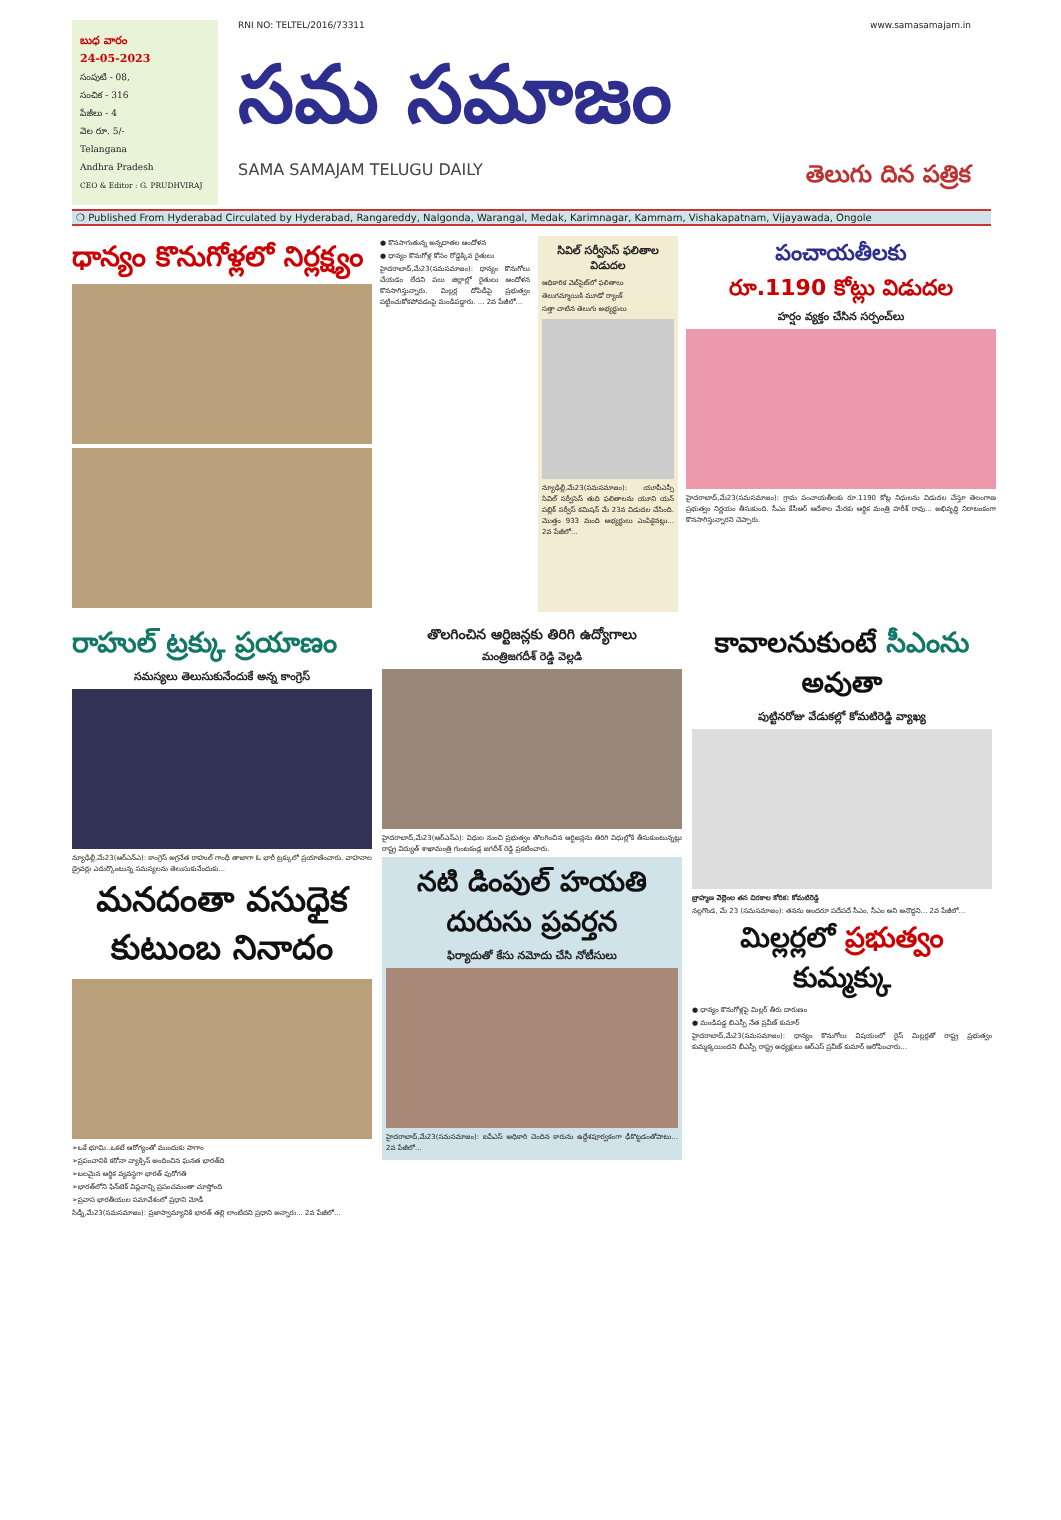బుధ వారం
24-05-2023
సంపుటి - 08,
సంచిక - 316
పేజీలు - 4
వెల రూ. 5/-
Telangana
Andhra Pradesh
CEO & Editor : G. PRUDHVIRAJ
RNI NO: TELTEL/2016/73311 www.samasamajam.in
సమ సమాజం
SAMA SAMAJAM TELUGU DAILY తెలుగు దిన పత్రిక
❍ Published From Hyderabad Circulated by Hyderabad, Rangareddy, Nalgonda, Warangal, Medak, Karimnagar, Kammam, Vishakapatnam, Vijayawada, Ongole
ధాన్యం కొనుగోళ్లలో నిర్లక్ష్యం
● కొనసాగుతున్న అన్నదాతల ఆందోళన
● ధాన్యం కొనుగోళ్ల కోసం రోడ్డెక్కిన రైతులు
హైదరాబాద్,మే23(సమసమాజం): ధాన్యం కొనుగోలు చేయడం లేదని పలు జిల్లాల్లో రైతులు ఆందోళన కొనసాగిస్తున్నారు. మిల్లర్ల దోపిడీపై ప్రభుత్వం పట్టించుకోకపోవడంపై మండిపడ్డారు. ... 2వ పేజీలో...
సివిల్ సర్వీసెస్ ఫలితాల విడుదల
ఆధికారిక వెబ్‌సైట్‌లో ఫలితాలు
తెలుగమ్మాయికి మూడో ర్యాంక్
సత్తా చాటిన తెలుగు అభ్యర్థులు
న్యూఢిల్లీ,మే23(సమసమాజం): యూపీఎస్సీ సివిల్ సర్వీసెస్ తుది ఫలితాలను యూని యన్ పబ్లిక్ సర్వీస్ కమిషన్ మే 23న విడుదల చేసింది. మొత్తం 933 మంది అభ్యర్థులు ఎంపికైనట్లు... 2వ పేజీలో...
పంచాయతీలకు
రూ.1190 కోట్లు విడుదల
హర్షం వ్యక్తం చేసిన సర్పంచ్‌లు
హైదరాబాద్,మే23(సమసమాజం): గ్రామ పంచాయతీలకు రూ.1190 కోట్ల నిధులను విడుదల చేస్తూ తెలంగాణ ప్రభుత్వం నిర్ణయం తీసుకుంది. సీఎం కేసీఆర్ ఆదేశాల మేరకు ఆర్థిక మంత్రి హరీశ్ రావు... అభివృద్ధి నిరాటంకంగా కొనసాగిస్తున్నారని చెప్పారు.
రాహుల్ ట్రక్కు ప్రయాణం
సమస్యలు తెలుసుకునేందుకే అన్న కాంగ్రెస్
న్యూఢిల్లీ,మే23(ఆర్ఎన్ఎ): కాంగ్రెస్ అగ్రనేత రాహుల్ గాంధీ తాజాగా ఓ భారీ ట్రక్కులో ప్రయాణించారు. వాహనాల డ్రైవర్లు ఎదుర్కొంటున్న సమస్యలను తెలుసుకునేందుకు...
మనదంతా వసుధైక కుటుంబ నినాదం
➢ఒకే భూమి..ఒకటే ఆరోగ్యంతో ముందుకు సాగాం
➢ప్రపంచానికి కరోనా వ్యాక్సిన్ అందించిన ఘనత భారత్‌ది
➢బలమైన ఆర్థిక వ్యవస్థగా భారత్ పురోగతి
➢భారత్‌లోని ఫిన్‌టెక్ విప్లవాన్ని ప్రపంచమంతా చూస్తోంది
➢ప్రవాస భారతీయుల సమావేశంలో ప్రధాని మోడీ
సిడ్నీ,మే23(సమసమాజం): ప్రజాస్వామ్యానికి భారత్ తల్లి లాంటిదని ప్రధాని అన్నారు... 2వ పేజీలో...
తొలగించిన ఆర్టిజన్లకు తిరిగి ఉద్యోగాలు
మంత్రిజగదీశ్ రెడ్డి వెల్లడి
హైదరాబాద్,మే23(ఆర్ఎన్ఎ): విధుల నుంచి ప్రభుత్వం తొలగించిన ఆర్టిజన్లను తిరిగి విధుల్లోకి తీసుకుంటున్నట్లు రాష్ట్ర విద్యుత్ శాఖామంత్రి గుంటకండ్ల జగదీశ్ రెడ్డి ప్రకటించారు.
నటి డింపుల్ హయతి దురుసు ప్రవర్తన
ఫిర్యాదుతో కేసు నమోదు చేసి నోటీసులు
హైదరాబాద్,మే23(సమసమాజం): ఐపీఎస్ అధికారి చెందిన కారును ఉద్దేశపూర్వకంగా ఢీకొట్టడంతోపాటు... 2వ పేజీలో...
కావాలనుకుంటే సీఎంను అవుతా
పుట్టినరోజు వేడుకల్లో కోమటిరెడ్డి వ్యాఖ్య
బ్రాహ్మణ వెల్లెంల తన చిరకాల కోరిక: కోమటిరెడ్డి
నల్లగొండ, మే 23 (సమసమాజం): తనను అందరూ పదేపదే సీఎం, సీఎం అని అనొద్దని... 2వ పేజీలో...
మిల్లర్లలో ప్రభుత్వం కుమ్మక్కు
● ధాన్యం కొనుగోళ్లపై మిల్లర్ తీరు దారుణం
● మండిపడ్డ బిఎస్పీ నేత ప్రవీణ్ కుమార్
హైదరాబాద్,మే23(సమసమాజం): ధాన్యం కొనుగోలు విషయంలో రైస్ మిల్లర్లతో రాష్ట్ర ప్రభుత్వం కుమ్మక్కయిందని బీఎస్పీ రాష్ట్ర అధ్యక్షులు ఆర్ఎస్ ప్రవీణ్ కుమార్ ఆరోపించారు...